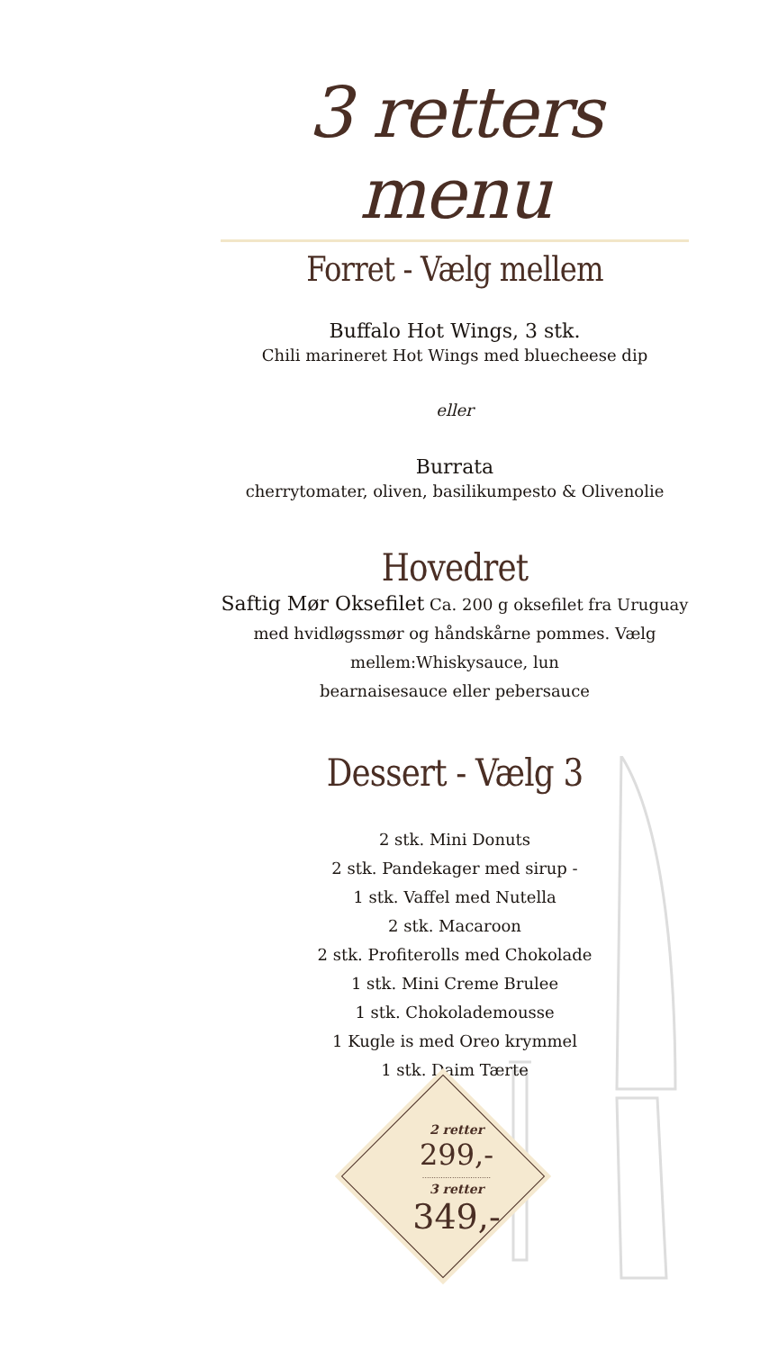3 retters menu
Forret - Vælg mellem
Buffalo Hot Wings, 3 stk.
Chili marineret Hot Wings med bluecheese dip
eller
Burrata
cherrytomater, oliven, basilikumpesto & Olivenolie
Hovedret
Saftig Mør Oksefilet Ca. 200 g oksefilet fra Uruguay med hvidløgssmør og håndskårne pommes. Vælg mellem:Whiskysauce, lun
bearnaisesauce eller pebersauce
Dessert - Vælg 3
2 stk. Mini Donuts
2 stk. Pandekager med sirup -
1 stk. Vaffel med Nutella
2 stk. Macaroon
2 stk. Profiterolls med Chokolade
1 stk. Mini Creme Brulee
1 stk. Chokolademousse
1 Kugle is med Oreo krymmel
1 stk. Daim Tærte
2 retter
299,-
..............................
3 retter
349,-